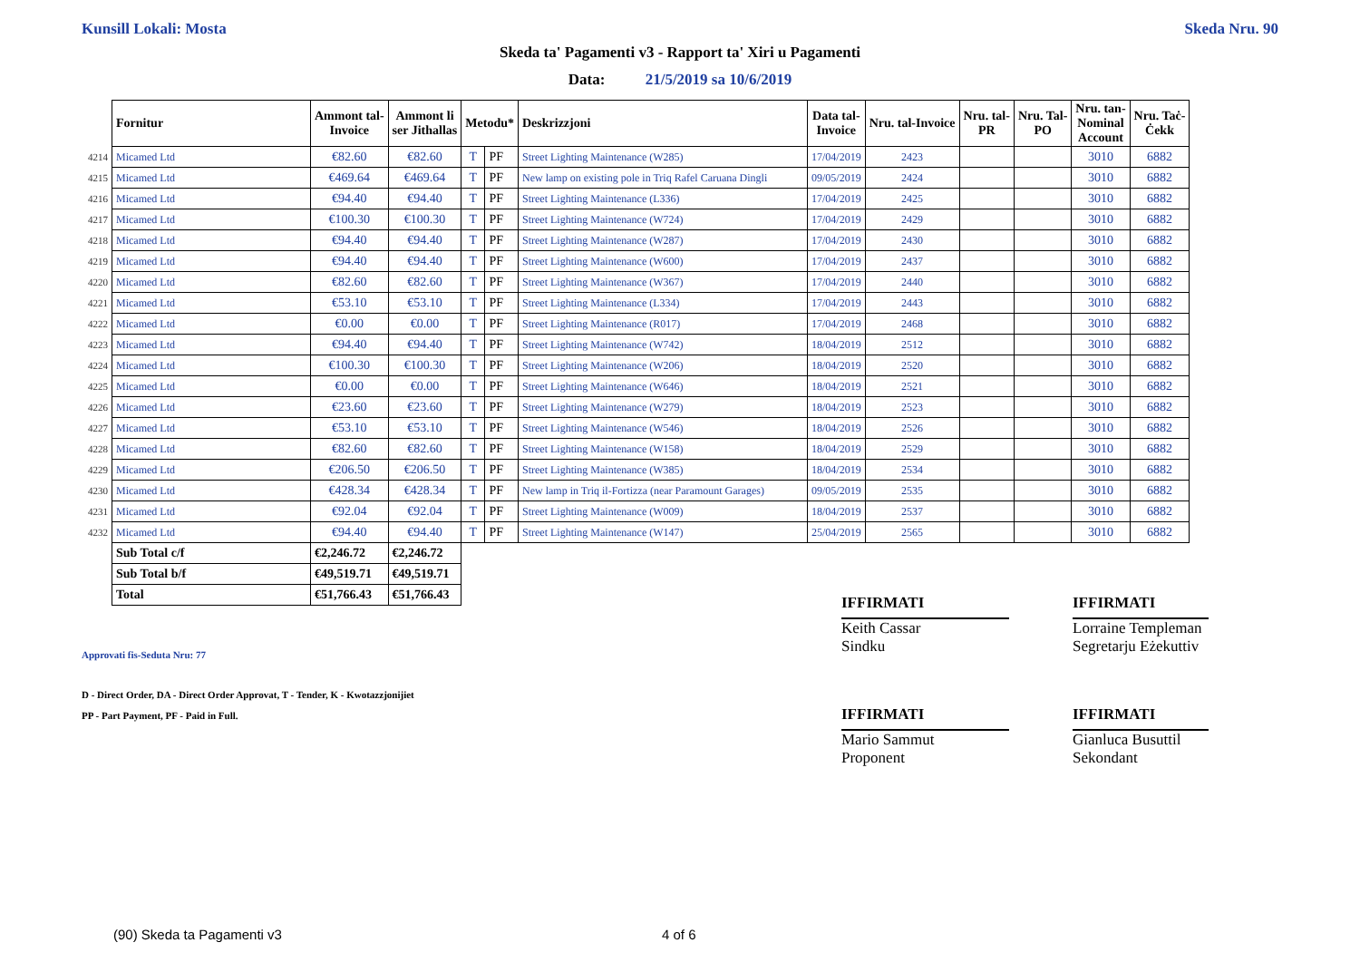Kunsill Lokali: Mosta Skeda Nru. 90
Skeda ta' Pagamenti v3 - Rapport ta' Xiri u Pagamenti
Data: 21/5/2019 sa 10/6/2019
| | Fornitur | Ammont tal- Invoice | Ammont li ser Jithallas | Metodu* | | Deskrizzjoni | Data tal- Invoice | Nru. tal-Invoice | Nru. tal- PR | Nru. Tal- PO | Nru. tan- Nominal Account | Nru. Taċ- Ċekk |
| --- | --- | --- | --- | --- | --- | --- | --- | --- | --- | --- | --- | --- |
| 4214 | Micamed Ltd | €82.60 | €82.60 | T | PF | Street Lighting Maintenance (W285) | 17/04/2019 | 2423 | | | 3010 | 6882 |
| 4215 | Micamed Ltd | €469.64 | €469.64 | T | PF | New lamp on existing pole in Triq Rafel Caruana Dingli | 09/05/2019 | 2424 | | | 3010 | 6882 |
| 4216 | Micamed Ltd | €94.40 | €94.40 | T | PF | Street Lighting Maintenance (L336) | 17/04/2019 | 2425 | | | 3010 | 6882 |
| 4217 | Micamed Ltd | €100.30 | €100.30 | T | PF | Street Lighting Maintenance (W724) | 17/04/2019 | 2429 | | | 3010 | 6882 |
| 4218 | Micamed Ltd | €94.40 | €94.40 | T | PF | Street Lighting Maintenance (W287) | 17/04/2019 | 2430 | | | 3010 | 6882 |
| 4219 | Micamed Ltd | €94.40 | €94.40 | T | PF | Street Lighting Maintenance (W600) | 17/04/2019 | 2437 | | | 3010 | 6882 |
| 4220 | Micamed Ltd | €82.60 | €82.60 | T | PF | Street Lighting Maintenance (W367) | 17/04/2019 | 2440 | | | 3010 | 6882 |
| 4221 | Micamed Ltd | €53.10 | €53.10 | T | PF | Street Lighting Maintenance (L334) | 17/04/2019 | 2443 | | | 3010 | 6882 |
| 4222 | Micamed Ltd | €0.00 | €0.00 | T | PF | Street Lighting Maintenance (R017) | 17/04/2019 | 2468 | | | 3010 | 6882 |
| 4223 | Micamed Ltd | €94.40 | €94.40 | T | PF | Street Lighting Maintenance (W742) | 18/04/2019 | 2512 | | | 3010 | 6882 |
| 4224 | Micamed Ltd | €100.30 | €100.30 | T | PF | Street Lighting Maintenance (W206) | 18/04/2019 | 2520 | | | 3010 | 6882 |
| 4225 | Micamed Ltd | €0.00 | €0.00 | T | PF | Street Lighting Maintenance (W646) | 18/04/2019 | 2521 | | | 3010 | 6882 |
| 4226 | Micamed Ltd | €23.60 | €23.60 | T | PF | Street Lighting Maintenance (W279) | 18/04/2019 | 2523 | | | 3010 | 6882 |
| 4227 | Micamed Ltd | €53.10 | €53.10 | T | PF | Street Lighting Maintenance (W546) | 18/04/2019 | 2526 | | | 3010 | 6882 |
| 4228 | Micamed Ltd | €82.60 | €82.60 | T | PF | Street Lighting Maintenance (W158) | 18/04/2019 | 2529 | | | 3010 | 6882 |
| 4229 | Micamed Ltd | €206.50 | €206.50 | T | PF | Street Lighting Maintenance (W385) | 18/04/2019 | 2534 | | | 3010 | 6882 |
| 4230 | Micamed Ltd | €428.34 | €428.34 | T | PF | New lamp in Triq il-Fortizza (near Paramount Garages) | 09/05/2019 | 2535 | | | 3010 | 6882 |
| 4231 | Micamed Ltd | €92.04 | €92.04 | T | PF | Street Lighting Maintenance (W009) | 18/04/2019 | 2537 | | | 3010 | 6882 |
| 4232 | Micamed Ltd | €94.40 | €94.40 | T | PF | Street Lighting Maintenance (W147) | 25/04/2019 | 2565 | | | 3010 | 6882 |
| | Sub Total c/f | €2,246.72 | €2,246.72 | | | | | | | | | |
| | Sub Total b/f | €49,519.71 | €49,519.71 | | | | | | | | | |
| | Total | €51,766.43 | €51,766.43 | | | | | | | | | |
IFFIRMATI
Keith Cassar
Sindku
IFFIRMATI
Lorraine Templeman
Segretarju Eżekuttiv
IFFIRMATI
Mario Sammut
Proponent
IFFIRMATI
Gianluca Busuttil
Sekondant
Approvati fis-Seduta Nru: 77
D - Direct Order, DA - Direct Order Approvat, T - Tender, K - Kwotazzjonijiet
PP - Part Payment, PF - Paid in Full.
(90) Skeda ta Pagamenti v3 4 of 6